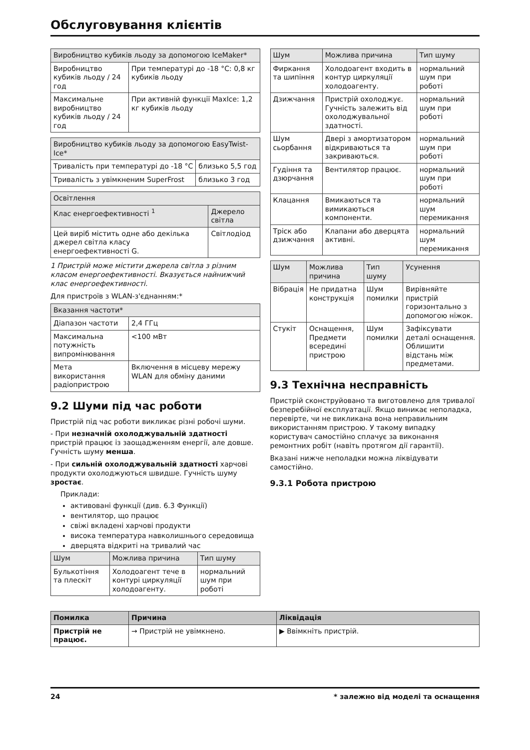Обслуговування клієнтів
| Виробництво кубиків льоду за допомогою IceMaker* | |
| --- | --- |
| Виробництво кубиків льоду / 24 год | При температурі до -18 °C: 0,8 кг кубиків льоду |
| Максимальне виробництво кубиків льоду / 24 год | При активній функції MaxIce: 1,2 кг кубиків льоду |
| Виробництво кубиків льоду за допомогою EasyTwist-Ice* | |
| --- | --- |
| Тривалість при температурі до -18 °C | близько 5,5 год |
| Тривалість з увімкненим SuperFrost | близько 3 год |
| Освітлення | |
| --- | --- |
| Клас енергоефективності <sup>1</sup> | Джерело світла |
| Цей виріб містить одне або декілька джерел світла класу енергоефективності G. | Світлодіод |
1 Пристрій може містити джерела світла з різним класом енергоефективності. Вказується найнижчий клас енергоефективності.
Для пристроїв з WLAN-з'єднанням:*
| Вказання частоти* | |
| --- | --- |
| Діапазон частоти | 2,4 ГГц |
| Максимальна потужність випромінювання | <100 мВт |
| Мета використання радіопристрою | Включення в місцеву мережу WLAN для обміну даними |
9.2 Шуми під час роботи
Пристрій під час роботи викликає різні робочі шуми.
- При незначній охолоджувальній здатності пристрій працює із заощадженням енергії, але довше. Гучність шуму менша.
- При сильній охолоджувальній здатності харчові продукти охолоджуються швидше. Гучність шуму зростає.
Приклади:
активовані функції (див. 6.3 Функції)
вентилятор, що працює
свіжі вкладені харчові продукти
висока температура навколишнього середовища
дверцята відкриті на тривалий час
| Шум | Можлива причина | Тип шуму |
| --- | --- | --- |
| Булькотіння та плескіт | Холодоагент тече в контурі циркуляції холодоагенту. | нормальний шум при роботі |
| Шум | Можлива причина | Тип шуму |
| --- | --- | --- |
| Фиркання та шипіння | Холодоагент входить в контур циркуляції холодоагенту. | нормальний шум при роботі |
| Дзижчання | Пристрій охолоджує. Гучність залежить від охолоджувальної здатності. | нормальний шум при роботі |
| Шум сьорбання | Двері з амортизатором відкриваються та закриваються. | нормальний шум при роботі |
| Гудіння та дзюрчання | Вентилятор працює. | нормальний шум при роботі |
| Клацання | Вмикаються та вимикаються компоненти. | нормальний шум перемикання |
| Тріск або дзижчання | Клапани або дверцята активні. | нормальний шум перемикання |
| Шум | Можлива причина | Тип шуму | Усунення |
| --- | --- | --- | --- |
| Вібрація | Не придатна конструкція | Шум помилки | Вирівняйте пристрій горизонтально з допомогою ніжок. |
| Стукіт | Оснащення, Предмети всередині пристрою | Шум помилки | Зафіксувати деталі оснащення. Облишити відстань між предметами. |
9.3 Технічна несправність
Пристрій сконструйовано та виготовлено для тривалої безперебійної експлуатації. Якщо виникає неполадка, перевірте, чи не викликана вона неправильним використанням пристрою. У такому випадку користувач самостійно сплачує за виконання ремонтних робіт (навіть протягом дії гарантії).
Вказані нижче неполадки можна ліквідувати самостійно.
9.3.1 Робота пристрою
| Помилка | Причина | Ліквідація |
| --- | --- | --- |
| Пристрій не працює. | → Пристрій не увімкнено. | ▶ Ввімкніть пристрій. |
24 * залежно від моделі та оснащення